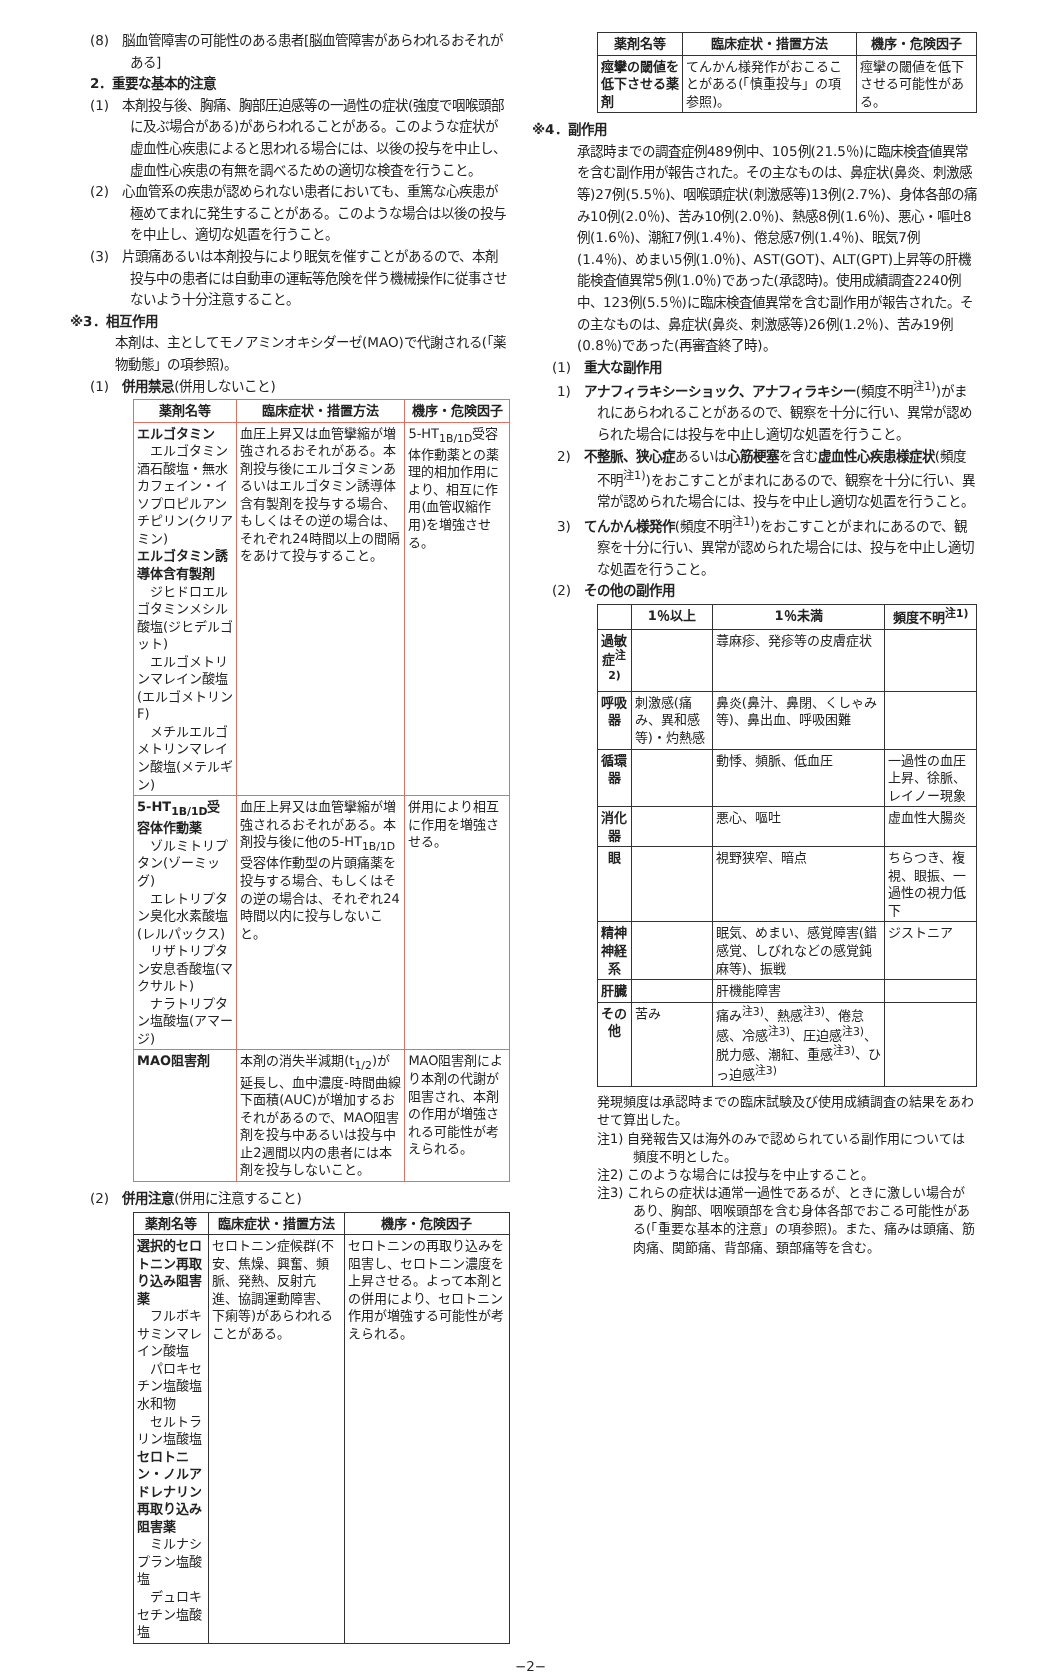(8)　脳血管障害の可能性のある患者[脳血管障害があらわれるおそれがある]
2．重要な基本的注意
(1)　本剤投与後、胸痛、胸部圧迫感等の一過性の症状(強度で咽喉頭部に及ぶ場合がある)があらわれることがある。このような症状が虚血性心疾患によると思われる場合には、以後の投与を中止し、虚血性心疾患の有無を調べるための適切な検査を行うこと。
(2)　心血管系の疾患が認められない患者においても、重篤な心疾患が極めてまれに発生することがある。このような場合は以後の投与を中止し、適切な処置を行うこと。
(3)　片頭痛あるいは本剤投与により眠気を催すことがあるので、本剤投与中の患者には自動車の運転等危険を伴う機械操作に従事させないよう十分注意すること。
※3．相互作用
本剤は、主としてモノアミンオキシダーゼ(MAO)で代謝される(「薬物動態」の項参照)。
(1)　併用禁忌(併用しないこと)
| 薬剤名等 | 臨床症状・措置方法 | 機序・危険因子 |
| --- | --- | --- |
| エルゴタミン エルゴタミン酒石酸塩・無水カフェイン・イソプロピルアンチピリン(クリアミン) エルゴタミン誘導体含有製剤 ジヒドロエルゴタミンメシル酸塩(ジヒデルゴット) エルゴメトリンマレイン酸塩(エルゴメトリンF) メチルエルゴメトリンマレイン酸塩(メテルギン) | 血圧上昇又は血管攣縮が増強されるおそれがある。本剤投与後にエルゴタミンあるいはエルゴタミン誘導体含有製剤を投与する場合、もしくはその逆の場合は、それぞれ24時間以上の間隔をあけて投与すること。 | 5-HT<sub>1B/1D</sub>受容体作動薬との薬理的相加作用により、相互に作用(血管収縮作用)を増強させる。 |
| 5-HT<sub>1B/1D</sub>受容体作動薬 ゾルミトリプタン(ゾーミッグ) エレトリプタン臭化水素酸塩(レルパックス) リザトリプタン安息香酸塩(マクサルト) ナラトリプタン塩酸塩(アマージ) | 血圧上昇又は血管攣縮が増強されるおそれがある。本剤投与後に他の5-HT<sub>1B/1D</sub>受容体作動型の片頭痛薬を投与する場合、もしくはその逆の場合は、それぞれ24時間以内に投与しないこと。 | 併用により相互に作用を増強させる。 |
| MAO阻害剤 | 本剤の消失半減期(t<sub>1/2</sub>)が延長し、血中濃度-時間曲線下面積(AUC)が増加するおそれがあるので、MAO阻害剤を投与中あるいは投与中止2週間以内の患者には本剤を投与しないこと。 | MAO阻害剤により本剤の代謝が阻害され、本剤の作用が増強される可能性が考えられる。 |
(2)　併用注意(併用に注意すること)
| 薬剤名等 | 臨床症状・措置方法 | 機序・危険因子 |
| --- | --- | --- |
| 選択的セロトニン再取り込み阻害薬 フルボキサミンマレイン酸塩 パロキセチン塩酸塩水和物 セルトラリン塩酸塩 セロトニン・ノルアドレナリン再取り込み阻害薬 ミルナシプラン塩酸塩 デュロキセチン塩酸塩 | セロトニン症候群(不安、焦燥、興奮、頻脈、発熱、反射亢進、協調運動障害、下痢等)があらわれることがある。 | セロトニンの再取り込みを阻害し、セロトニン濃度を上昇させる。よって本剤との併用により、セロトニン作用が増強する可能性が考えられる。 |
| 薬剤名等 | 臨床症状・措置方法 | 機序・危険因子 |
| --- | --- | --- |
| 痙攣の閾値を低下させる薬剤 | てんかん様発作がおこることがある(「慎重投与」の項参照)。 | 痙攣の閾値を低下させる可能性がある。 |
※4．副作用
承認時までの調査症例489例中、105例(21.5％)に臨床検査値異常を含む副作用が報告された。その主なものは、鼻症状(鼻炎、刺激感等)27例(5.5％)、咽喉頭症状(刺激感等)13例(2.7%)、身体各部の痛み10例(2.0％)、苦み10例(2.0％)、熱感8例(1.6％)、悪心・嘔吐8例(1.6％)、潮紅7例(1.4％)、倦怠感7例(1.4％)、眠気7例(1.4％)、めまい5例(1.0％)、AST(GOT)、ALT(GPT)上昇等の肝機能検査値異常5例(1.0％)であった(承認時)。使用成績調査2240例中、123例(5.5％)に臨床検査値異常を含む副作用が報告された。その主なものは、鼻症状(鼻炎、刺激感等)26例(1.2％)、苦み19例(0.8％)であった(再審査終了時)。
(1)　重大な副作用
1)　アナフィラキシーショック、アナフィラキシー(頻度不明<sup>注1)</sup>)がまれにあらわれることがあるので、観察を十分に行い、異常が認められた場合には投与を中止し適切な処置を行うこと。
2)　不整脈、狭心症あるいは心筋梗塞を含む虚血性心疾患様症状(頻度不明<sup>注1)</sup>)をおこすことがまれにあるので、観察を十分に行い、異常が認められた場合には、投与を中止し適切な処置を行うこと。
3)　てんかん様発作(頻度不明<sup>注1)</sup>)をおこすことがまれにあるので、観察を十分に行い、異常が認められた場合には、投与を中止し適切な処置を行うこと。
(2)　その他の副作用
| | 1％以上 | 1％未満 | 頻度不明<sup>注1)</sup> |
| --- | --- | --- | --- |
| 過敏症<sup>注2)</sup> | | 蕁麻疹、発疹等の皮膚症状 | |
| 呼吸器 | 刺激感(痛み、異和感等)・灼熱感 | 鼻炎(鼻汁、鼻閉、くしゃみ等)、鼻出血、呼吸困難 | |
| 循環器 | | 動悸、頻脈、低血圧 | 一過性の血圧上昇、徐脈、レイノー現象 |
| 消化器 | | 悪心、嘔吐 | 虚血性大腸炎 |
| 眼 | | 視野狭窄、暗点 | ちらつき、複視、眼振、一過性の視力低下 |
| 精神神経系 | | 眠気、めまい、感覚障害(錯感覚、しびれなどの感覚鈍麻等)、振戦 | ジストニア |
| 肝臓 | | 肝機能障害 | |
| その他 | 苦み | 痛み<sup>注3)</sup>、熱感<sup>注3)</sup>、倦怠感、冷感<sup>注3)</sup>、圧迫感<sup>注3)</sup>、脱力感、潮紅、重感<sup>注3)</sup>、ひっ迫感<sup>注3)</sup> | |
発現頻度は承認時までの臨床試験及び使用成績調査の結果をあわせて算出した。
注1) 自発報告又は海外のみで認められている副作用については頻度不明とした。
注2) このような場合には投与を中止すること。
注3) これらの症状は通常一過性であるが、ときに激しい場合があり、胸部、咽喉頭部を含む身体各部でおこる可能性がある(「重要な基本的注意」の項参照)。また、痛みは頭痛、筋肉痛、関節痛、背部痛、頚部痛等を含む。
−2−